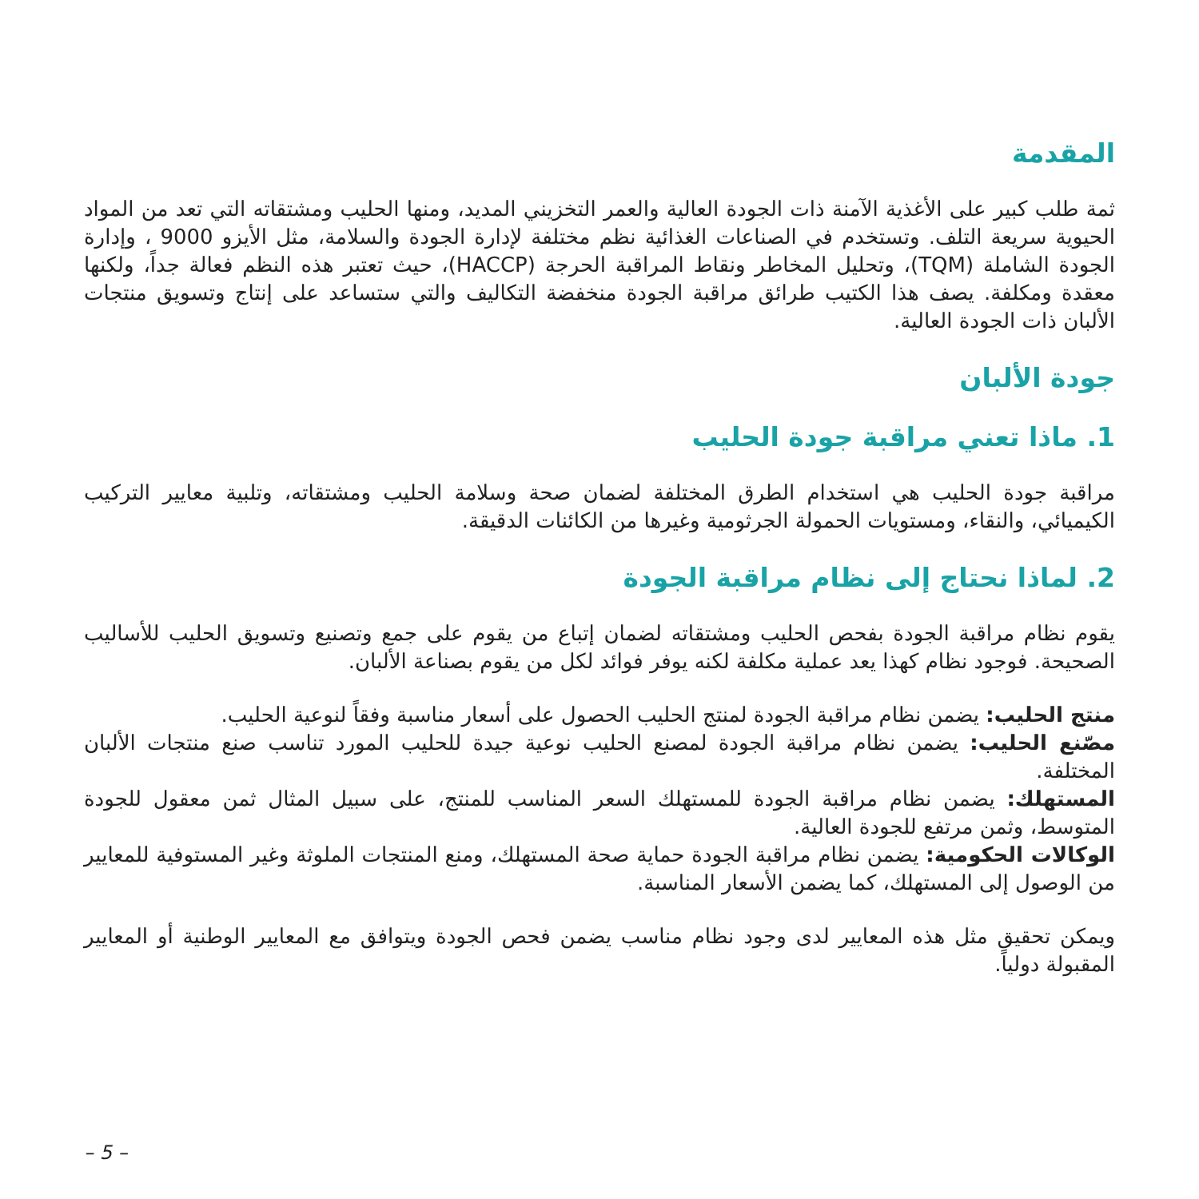المقدمة
ثمة طلب كبير على الأغذية الآمنة ذات الجودة العالية والعمر التخزيني المديد، ومنها الحليب ومشتقاته التي تعد من المواد الحيوية سريعة التلف. وتستخدم في الصناعات الغذائية نظم مختلفة لإدارة الجودة والسلامة، مثل الأيزو 9000 ، وإدارة الجودة الشاملة (TQM)، وتحليل المخاطر ونقاط المراقبة الحرجة (HACCP)، حيث تعتبر هذه النظم فعالة جداً، ولكنها معقدة ومكلفة. يصف هذا الكتيب طرائق مراقبة الجودة منخفضة التكاليف والتي ستساعد على إنتاج وتسويق منتجات الألبان ذات الجودة العالية.
جودة الألبان
1. ماذا تعني مراقبة جودة الحليب
مراقبة جودة الحليب هي استخدام الطرق المختلفة لضمان صحة وسلامة الحليب ومشتقاته، وتلبية معايير التركيب الكيميائي، والنقاء، ومستويات الحمولة الجرثومية وغيرها من الكائنات الدقيقة.
2. لماذا نحتاج إلى نظام مراقبة الجودة
يقوم نظام مراقبة الجودة بفحص الحليب ومشتقاته لضمان إتباع من يقوم على جمع وتصنيع وتسويق الحليب للأساليب الصحيحة. فوجود نظام كهذا يعد عملية مكلفة لكنه يوفر فوائد لكل من يقوم بصناعة الألبان.
منتج الحليب: يضمن نظام مراقبة الجودة لمنتج الحليب الحصول على أسعار مناسبة وفقاً لنوعية الحليب.
مصّنع الحليب: يضمن نظام مراقبة الجودة لمصنع الحليب نوعية جيدة للحليب المورد تناسب صنع منتجات الألبان المختلفة.
المستهلك: يضمن نظام مراقبة الجودة للمستهلك السعر المناسب للمنتج، على سبيل المثال ثمن معقول للجودة المتوسط، وثمن مرتفع للجودة العالية.
الوكالات الحكومية: يضمن نظام مراقبة الجودة حماية صحة المستهلك، ومنع المنتجات الملوثة وغير المستوفية للمعايير من الوصول إلى المستهلك، كما يضمن الأسعار المناسبة.
ويمكن تحقيق مثل هذه المعايير لدى وجود نظام مناسب يضمن فحص الجودة ويتوافق مع المعايير الوطنية أو المعايير المقبولة دولياً.
– 5 –